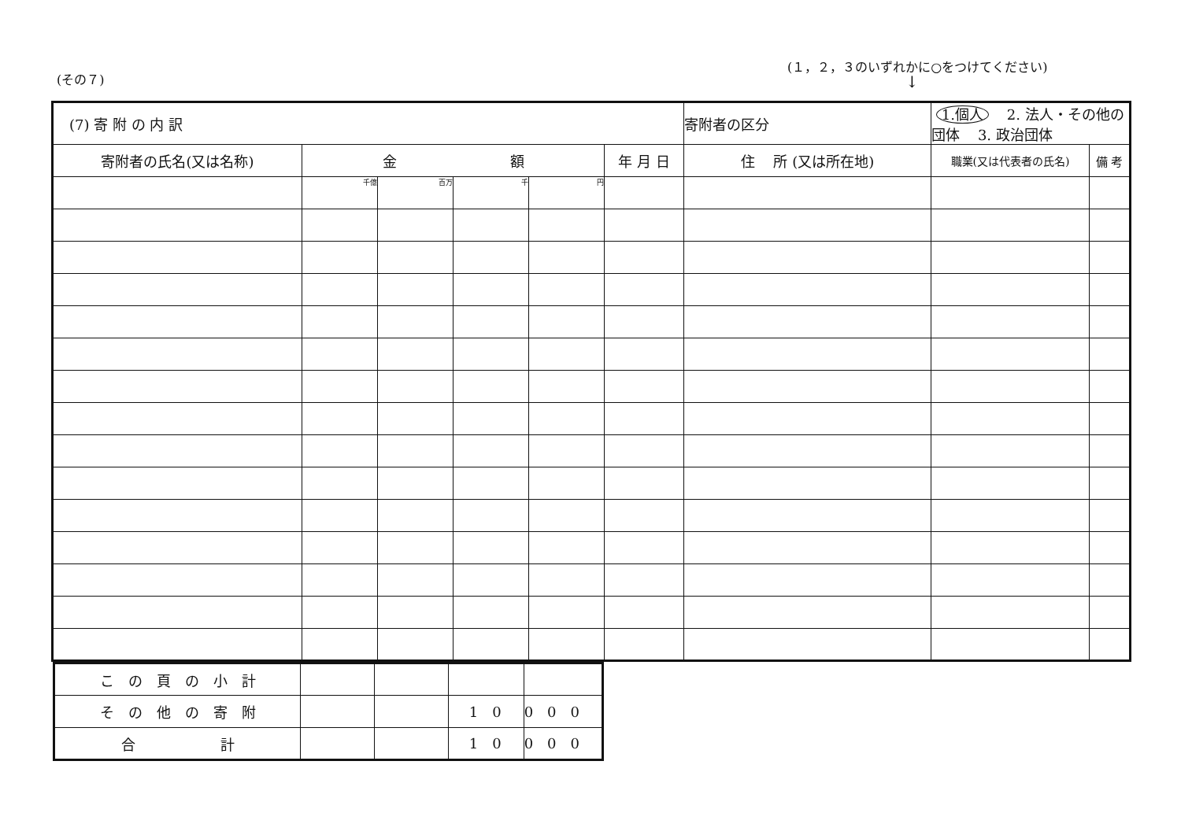(その７)
(１，２，３のいずれかに○をつけてください)
↓
| (7) 寄 附 の 内 訳 | | | | | | | 寄附者の区分 | 1.個人 2. 法人・その他の団体 3. 政治団体 | |
| 寄附者の氏名(又は名称) | 金 額 | | | | 年 月 日 | 住 所 (又は所在地) | | 職業(又は代表者の氏名) | 備 考 |
| | 千億 | 百万 | 千 | 円 | | | | | |
| こ の 頁 の 小 計 | | | | |
| そ の 他 の 寄 附 | | | 10 | 000 |
| 合 計 | | | 10 | 000 |